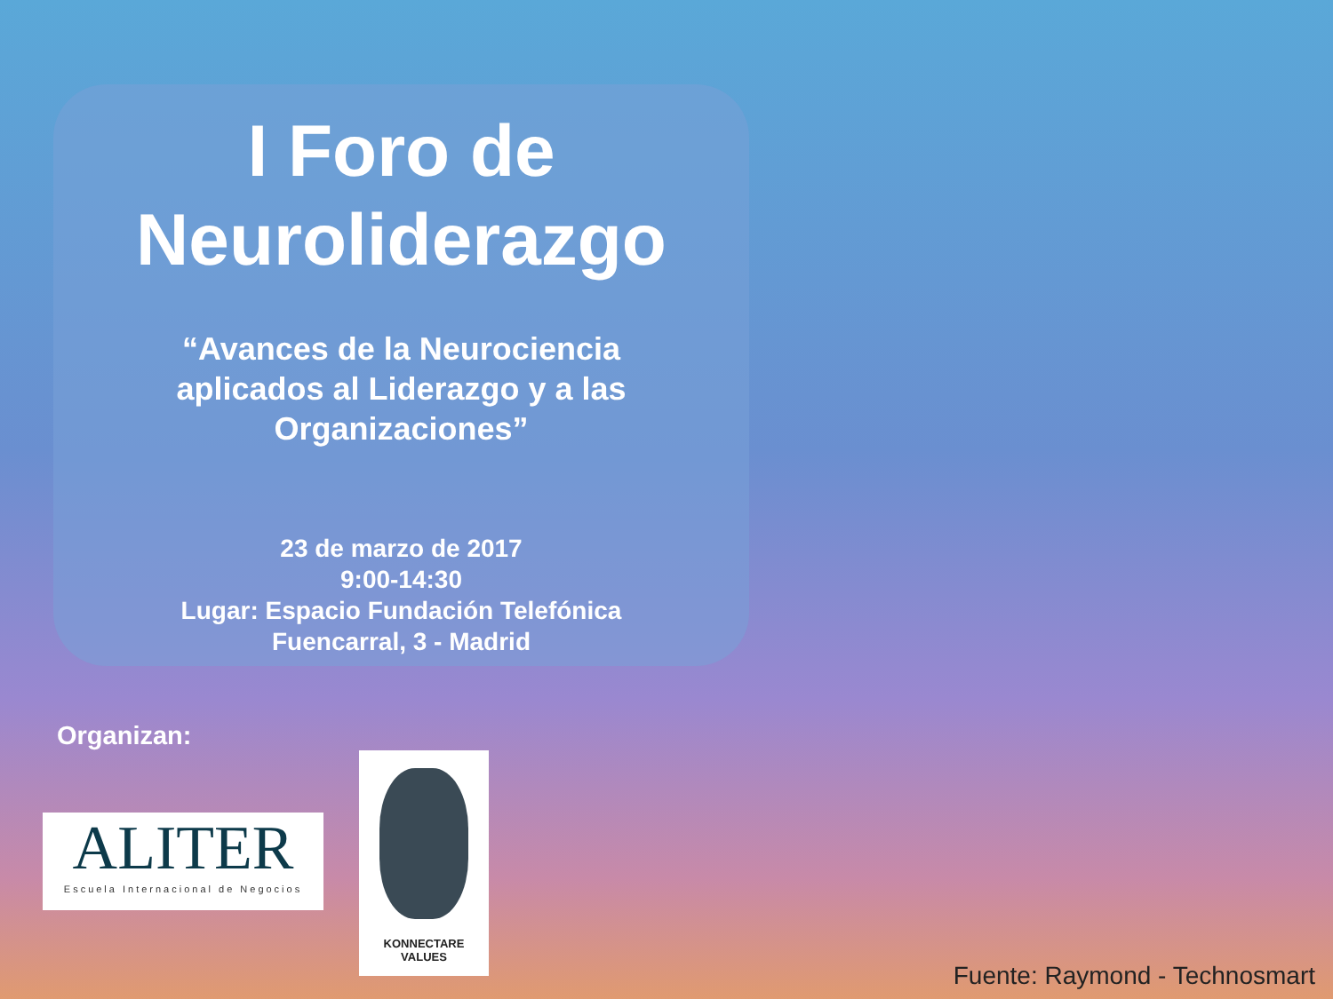I Foro de
Neuroliderazgo
“Avances de la Neurociencia
aplicados al Liderazgo y a las
Organizaciones”
23 de marzo de 2017
9:00-14:30
Lugar: Espacio Fundación Telefónica
Fuencarral, 3 - Madrid
Organizan:
ALITER
Escuela Internacional de Negocios
KONNECTARE
VALUES
Fuente: Raymond - Technosmart